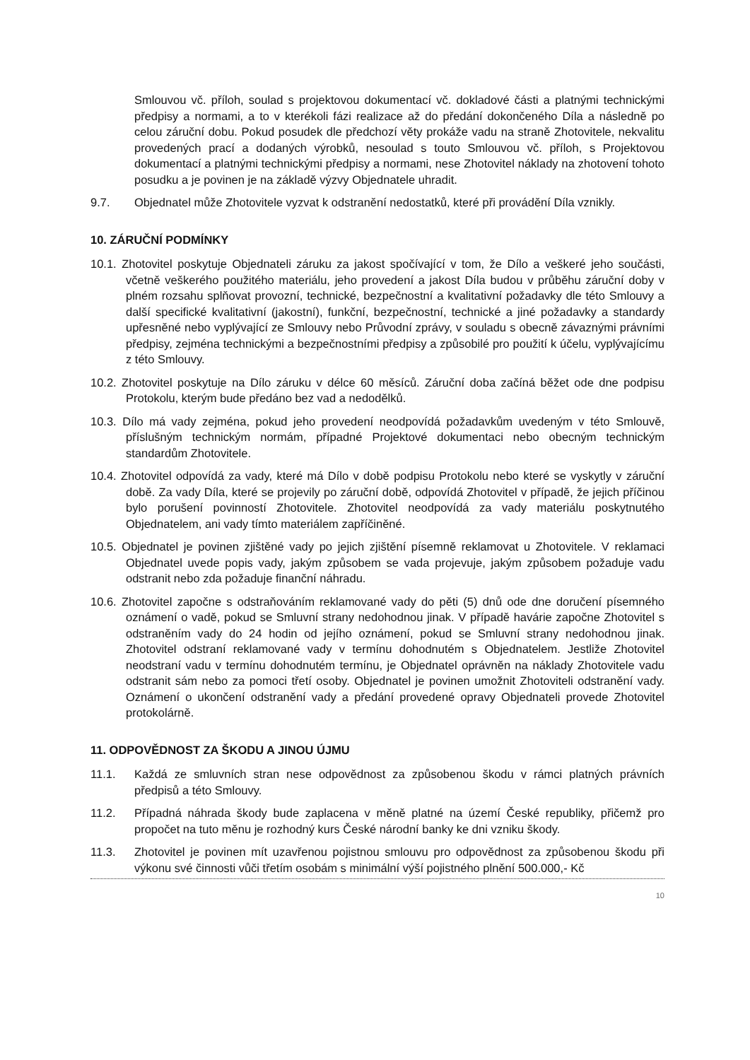Smlouvou vč. příloh, soulad s projektovou dokumentací vč. dokladové části a platnými technickými předpisy a normami, a to v kterékoli fázi realizace až do předání dokončeného Díla a následně po celou záruční dobu. Pokud posudek dle předchozí věty prokáže vadu na straně Zhotovitele, nekvalitu provedených prací a dodaných výrobků, nesoulad s touto Smlouvou vč. příloh, s Projektovou dokumentací a platnými technickými předpisy a normami, nese Zhotovitel náklady na zhotovení tohoto posudku a je povinen je na základě výzvy Objednatele uhradit.
9.7. Objednatel může Zhotovitele vyzvat k odstranění nedostatků, které při provádění Díla vznikly.
10. ZÁRUČNÍ PODMÍNKY
10.1. Zhotovitel poskytuje Objednateli záruku za jakost spočívající v tom, že Dílo a veškeré jeho součásti, včetně veškerého použitého materiálu, jeho provedení a jakost Díla budou v průběhu záruční doby v plném rozsahu splňovat provozní, technické, bezpečnostní a kvalitativní požadavky dle této Smlouvy a další specifické kvalitativní (jakostní), funkční, bezpečnostní, technické a jiné požadavky a standardy upřesněné nebo vyplývající ze Smlouvy nebo Průvodní zprávy, v souladu s obecně závaznými právními předpisy, zejména technickými a bezpečnostními předpisy a způsobilé pro použití k účelu, vyplývajícímu z této Smlouvy.
10.2. Zhotovitel poskytuje na Dílo záruku v délce 60 měsíců. Záruční doba začíná běžet ode dne podpisu Protokolu, kterým bude předáno bez vad a nedodělků.
10.3. Dílo má vady zejména, pokud jeho provedení neodpovídá požadavkům uvedeným v této Smlouvě, příslušným technickým normám, případné Projektové dokumentaci nebo obecným technickým standardům Zhotovitele.
10.4. Zhotovitel odpovídá za vady, které má Dílo v době podpisu Protokolu nebo které se vyskytly v záruční době. Za vady Díla, které se projevily po záruční době, odpovídá Zhotovitel v případě, že jejich příčinou bylo porušení povinností Zhotovitele. Zhotovitel neodpovídá za vady materiálu poskytnutého Objednatelem, ani vady tímto materiálem zapříčiněné.
10.5. Objednatel je povinen zjištěné vady po jejich zjištění písemně reklamovat u Zhotovitele. V reklamaci Objednatel uvede popis vady, jakým způsobem se vada projevuje, jakým způsobem požaduje vadu odstranit nebo zda požaduje finanční náhradu.
10.6. Zhotovitel započne s odstraňováním reklamované vady do pěti (5) dnů ode dne doručení písemného oznámení o vadě, pokud se Smluvní strany nedohodnou jinak. V případě havárie započne Zhotovitel s odstraněním vady do 24 hodin od jejího oznámení, pokud se Smluvní strany nedohodnou jinak. Zhotovitel odstraní reklamované vady v termínu dohodnutém s Objednatelem. Jestliže Zhotovitel neodstraní vadu v termínu dohodnutém termínu, je Objednatel oprávněn na náklady Zhotovitele vadu odstranit sám nebo za pomoci třetí osoby. Objednatel je povinen umožnit Zhotoviteli odstranění vady. Oznámení o ukončení odstranění vady a předání provedené opravy Objednateli provede Zhotovitel protokolárně.
11. ODPOVĚDNOST ZA ŠKODU A JINOU ÚJMU
11.1. Každá ze smluvních stran nese odpovědnost za způsobenou škodu v rámci platných právních předpisů a této Smlouvy.
11.2. Případná náhrada škody bude zaplacena v měně platné na území České republiky, přičemž pro propočet na tuto měnu je rozhodný kurs České národní banky ke dni vzniku škody.
11.3. Zhotovitel je povinen mít uzavřenou pojistnou smlouvu pro odpovědnost za způsobenou škodu při výkonu své činnosti vůči třetím osobám s minimální výší pojistného plnění 500.000,- Kč
10